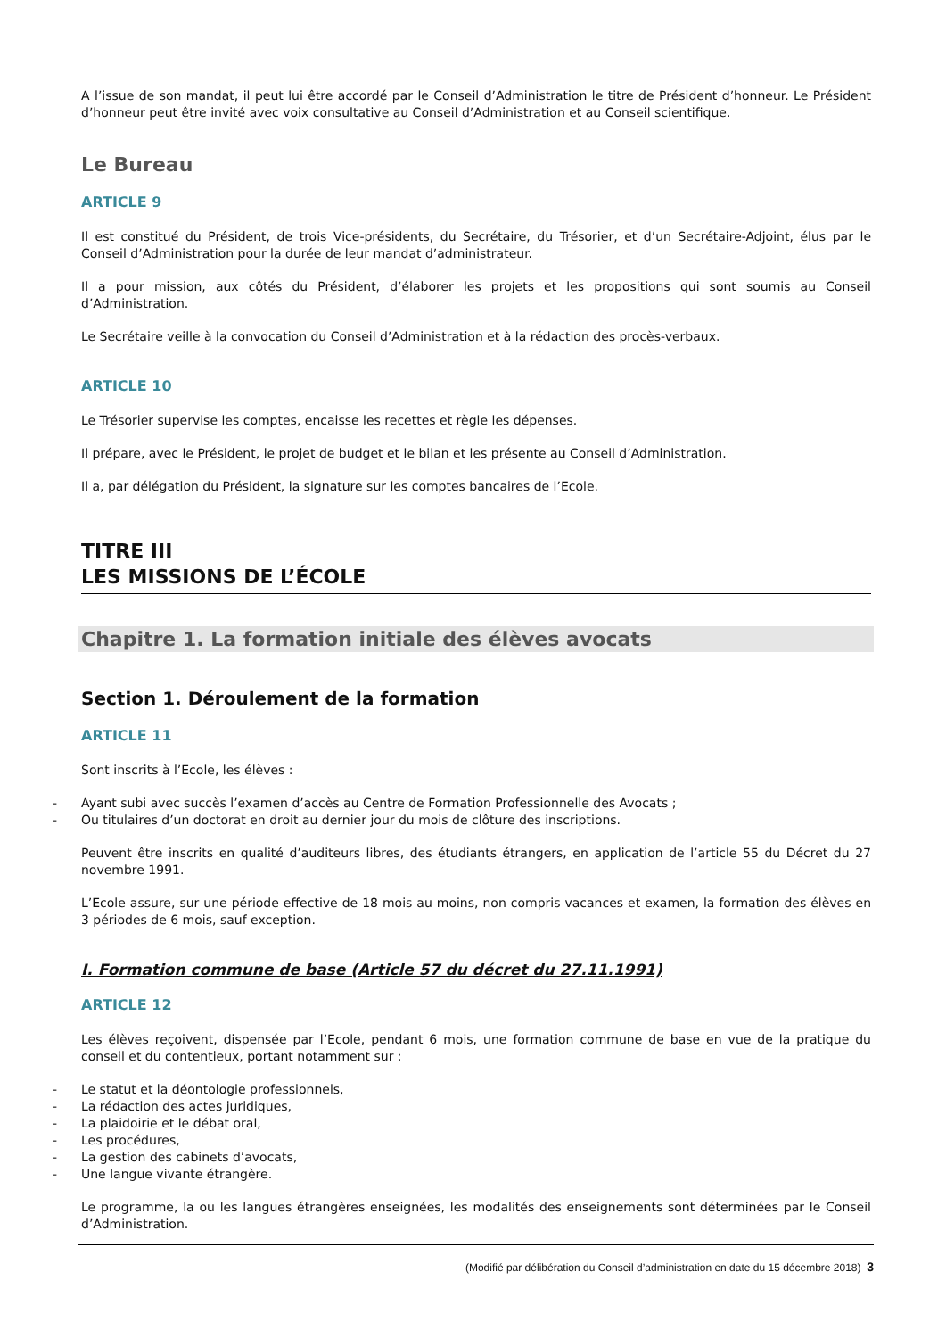A l’issue de son mandat, il peut lui être accordé par le Conseil d’Administration le titre de Président d’honneur. Le Président d’honneur peut être invité avec voix consultative au Conseil d’Administration et au Conseil scientifique.
Le Bureau
ARTICLE 9
Il est constitué du Président, de trois Vice-présidents, du Secrétaire, du Trésorier, et d’un Secrétaire-Adjoint, élus par le Conseil d’Administration pour la durée de leur mandat d’administrateur.
Il a pour mission, aux côtés du Président, d’élaborer les projets et les propositions qui sont soumis au Conseil d’Administration.
Le Secrétaire veille à la convocation du Conseil d’Administration et à la rédaction des procès-verbaux.
ARTICLE 10
Le Trésorier supervise les comptes, encaisse les recettes et règle les dépenses.
Il prépare, avec le Président, le projet de budget et le bilan et les présente au Conseil d’Administration.
Il a, par délégation du Président, la signature sur les comptes bancaires de l’Ecole.
TITRE III
LES MISSIONS DE L’ÉCOLE
Chapitre 1. La formation initiale des élèves avocats
Section 1. Déroulement de la formation
ARTICLE 11
Sont inscrits à l’Ecole, les élèves :
- Ayant subi avec succès l’examen d’accès au Centre de Formation Professionnelle des Avocats ;
- Ou titulaires d’un doctorat en droit au dernier jour du mois de clôture des inscriptions.
Peuvent être inscrits en qualité d’auditeurs libres, des étudiants étrangers, en application de l’article 55 du Décret du 27 novembre 1991.
L’Ecole assure, sur une période effective de 18 mois au moins, non compris vacances et examen, la formation des élèves en 3 périodes de 6 mois, sauf exception.
I. Formation commune de base (Article 57 du décret du 27.11.1991)
ARTICLE 12
Les élèves reçoivent, dispensée par l’Ecole, pendant 6 mois, une formation commune de base en vue de la pratique du conseil et du contentieux, portant notamment sur :
- Le statut et la déontologie professionnels,
- La rédaction des actes juridiques,
- La plaidoirie et le débat oral,
- Les procédures,
- La gestion des cabinets d’avocats,
- Une langue vivante étrangère.
Le programme, la ou les langues étrangères enseignées, les modalités des enseignements sont déterminées par le Conseil d’Administration.
(Modifié par délibération du Conseil d’administration en date du 15 décembre 2018) 3